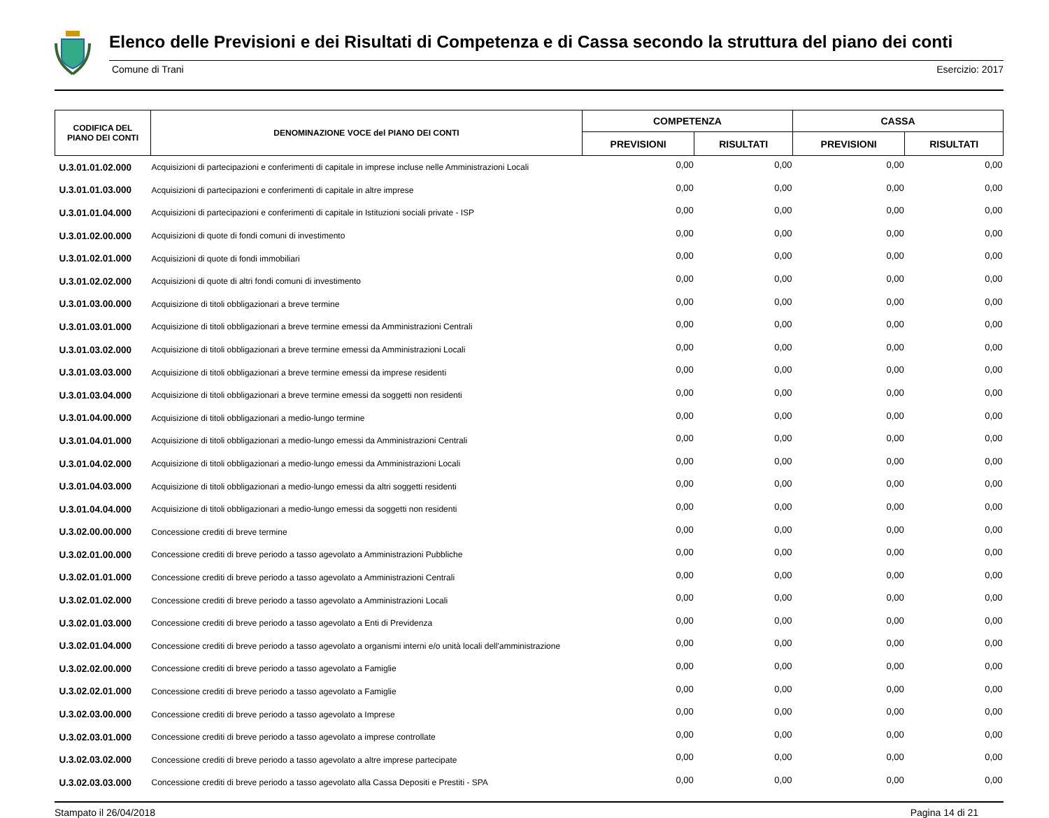Elenco delle Previsioni e dei Risultati di Competenza e di Cassa secondo la struttura del piano dei conti
Comune di Trani Esercizio: 2017
| CODIFICA DEL PIANO DEI CONTI | DENOMINAZIONE VOCE del PIANO DEI CONTI | COMPETENZA | | CASSA | |
| --- | --- | --- | --- | --- | --- |
| | | PREVISIONI | RISULTATI | PREVISIONI | RISULTATI |
| U.3.01.01.02.000 | Acquisizioni di partecipazioni e conferimenti di capitale in imprese incluse nelle Amministrazioni Locali | 0,00 | 0,00 | 0,00 | 0,00 |
| U.3.01.01.03.000 | Acquisizioni di partecipazioni e conferimenti di capitale in altre imprese | 0,00 | 0,00 | 0,00 | 0,00 |
| U.3.01.01.04.000 | Acquisizioni di partecipazioni e conferimenti di capitale in Istituzioni sociali private - ISP | 0,00 | 0,00 | 0,00 | 0,00 |
| U.3.01.02.00.000 | Acquisizioni di quote di fondi comuni di investimento | 0,00 | 0,00 | 0,00 | 0,00 |
| U.3.01.02.01.000 | Acquisizioni di quote di fondi immobiliari | 0,00 | 0,00 | 0,00 | 0,00 |
| U.3.01.02.02.000 | Acquisizioni di quote di altri fondi comuni di investimento | 0,00 | 0,00 | 0,00 | 0,00 |
| U.3.01.03.00.000 | Acquisizione di titoli obbligazionari a breve termine | 0,00 | 0,00 | 0,00 | 0,00 |
| U.3.01.03.01.000 | Acquisizione di titoli obbligazionari a breve termine emessi da Amministrazioni Centrali | 0,00 | 0,00 | 0,00 | 0,00 |
| U.3.01.03.02.000 | Acquisizione di titoli obbligazionari a breve termine emessi da Amministrazioni Locali | 0,00 | 0,00 | 0,00 | 0,00 |
| U.3.01.03.03.000 | Acquisizione di titoli obbligazionari a breve termine emessi da imprese residenti | 0,00 | 0,00 | 0,00 | 0,00 |
| U.3.01.03.04.000 | Acquisizione di titoli obbligazionari a breve termine emessi da soggetti non residenti | 0,00 | 0,00 | 0,00 | 0,00 |
| U.3.01.04.00.000 | Acquisizione di titoli obbligazionari a medio-lungo termine | 0,00 | 0,00 | 0,00 | 0,00 |
| U.3.01.04.01.000 | Acquisizione di titoli obbligazionari a medio-lungo emessi da Amministrazioni Centrali | 0,00 | 0,00 | 0,00 | 0,00 |
| U.3.01.04.02.000 | Acquisizione di titoli obbligazionari a medio-lungo emessi da Amministrazioni Locali | 0,00 | 0,00 | 0,00 | 0,00 |
| U.3.01.04.03.000 | Acquisizione di titoli obbligazionari a medio-lungo emessi da altri soggetti residenti | 0,00 | 0,00 | 0,00 | 0,00 |
| U.3.01.04.04.000 | Acquisizione di titoli obbligazionari a medio-lungo emessi da soggetti non residenti | 0,00 | 0,00 | 0,00 | 0,00 |
| U.3.02.00.00.000 | Concessione crediti di breve termine | 0,00 | 0,00 | 0,00 | 0,00 |
| U.3.02.01.00.000 | Concessione crediti di breve periodo a tasso agevolato a Amministrazioni Pubbliche | 0,00 | 0,00 | 0,00 | 0,00 |
| U.3.02.01.01.000 | Concessione crediti di breve periodo a tasso agevolato a Amministrazioni Centrali | 0,00 | 0,00 | 0,00 | 0,00 |
| U.3.02.01.02.000 | Concessione crediti di breve periodo a tasso agevolato a Amministrazioni Locali | 0,00 | 0,00 | 0,00 | 0,00 |
| U.3.02.01.03.000 | Concessione crediti di breve periodo a tasso agevolato a Enti di Previdenza | 0,00 | 0,00 | 0,00 | 0,00 |
| U.3.02.01.04.000 | Concessione crediti di breve periodo a tasso agevolato a organismi interni e/o unità locali dell'amministrazione | 0,00 | 0,00 | 0,00 | 0,00 |
| U.3.02.02.00.000 | Concessione crediti di breve periodo a tasso agevolato a Famiglie | 0,00 | 0,00 | 0,00 | 0,00 |
| U.3.02.02.01.000 | Concessione crediti di breve periodo a tasso agevolato a Famiglie | 0,00 | 0,00 | 0,00 | 0,00 |
| U.3.02.03.00.000 | Concessione crediti di breve periodo a tasso agevolato a Imprese | 0,00 | 0,00 | 0,00 | 0,00 |
| U.3.02.03.01.000 | Concessione crediti di breve periodo a tasso agevolato a imprese controllate | 0,00 | 0,00 | 0,00 | 0,00 |
| U.3.02.03.02.000 | Concessione crediti di breve periodo a tasso agevolato a altre imprese partecipate | 0,00 | 0,00 | 0,00 | 0,00 |
| U.3.02.03.03.000 | Concessione crediti di breve periodo a tasso agevolato alla Cassa Depositi e Prestiti - SPA | 0,00 | 0,00 | 0,00 | 0,00 |
Stampato il 26/04/2018 Pagina 14 di 21